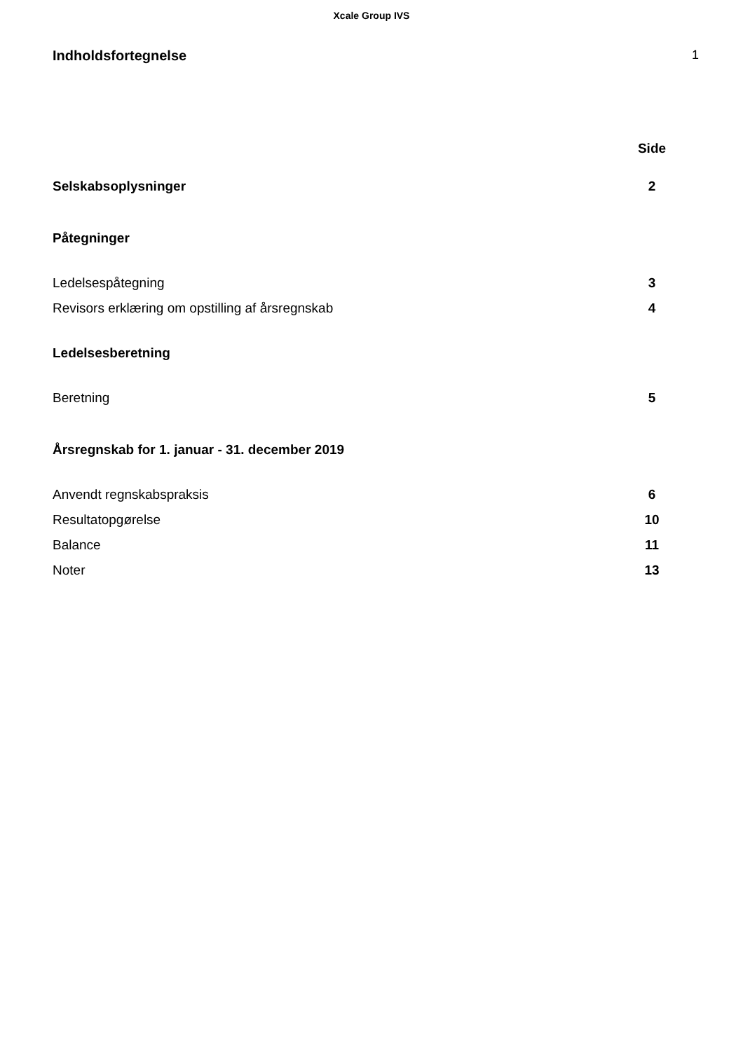Xcale Group IVS
Indholdsfortegnelse 1
Side
Selskabsoplysninger 2
Påtegninger
Ledelsespåtegning 3
Revisors erklæring om opstilling af årsregnskab 4
Ledelsesberetning
Beretning 5
Årsregnskab for 1. januar - 31. december 2019
Anvendt regnskabspraksis 6
Resultatopgørelse 10
Balance 11
Noter 13